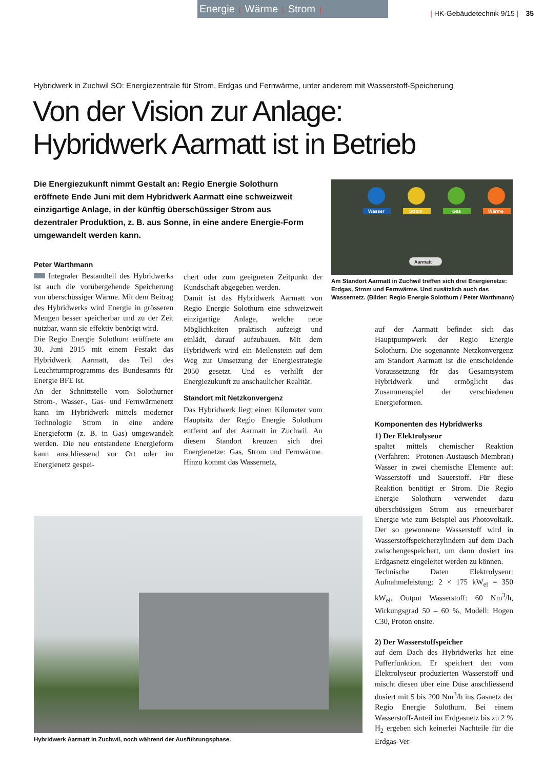Energie | Wärme | Strom |
| HK-Gebäudetechnik 9/15 | 35
Hybridwerk in Zuchwil SO: Energiezentrale für Strom, Erdgas und Fernwärme, unter anderem mit Wasserstoff-Speicherung
Von der Vision zur Anlage:
Hybridwerk Aarmatt ist in Betrieb
Die Energiezukunft nimmt Gestalt an: Regio Energie Solothurn eröffnete Ende Juni mit dem Hybridwerk Aarmatt eine schweizweit einzigartige Anlage, in der künftig überschüssiger Strom aus dezentraler Produktion, z. B. aus Sonne, in eine andere Energie-Form umgewandelt werden kann.
Wasser
Strom
Gas
Wärme
Aarmatt
Am Standort Aarmatt in Zuchwil treffen sich drei Energienetze: Erdgas, Strom und Fernwärme. Und zusätzlich auch das Wassernetz. (Bilder: Regio Energie Solothurn / Peter Warthmann)
Peter Warthmann
Integraler Bestandteil des Hybridwerks ist auch die vorübergehende Speicherung von überschüssiger Wärme. Mit dem Beitrag des Hybridwerks wird Energie in grösseren Mengen besser speicherbar und zu der Zeit nutzbar, wann sie effektiv benötigt wird.
Die Regio Energie Solothurn eröffnete am 30. Juni 2015 mit einem Festakt das Hybridwerk Aarmatt, das Teil des Leuchtturmprogramms des Bundesamts für Energie BFE ist.
An der Schnittstelle vom Solothurner Strom-, Wasser-, Gas- und Fernwärmenetz kann im Hybridwerk mittels moderner Technologie Strom in eine andere Energieform (z. B. in Gas) umgewandelt werden. Die neu entstandene Energieform kann anschliessend vor Ort oder im Energienetz gespei-
chert oder zum geeigneten Zeitpunkt der Kundschaft abgegeben werden.
Damit ist das Hybridwerk Aarmatt von Regio Energie Solothurn eine schweizweit einzigartige Anlage, welche neue Möglichkeiten praktisch aufzeigt und einlädt, darauf aufzubauen. Mit dem Hybridwerk wird ein Meilenstein auf dem Weg zur Umsetzung der Energiestrategie 2050 gesetzt. Und es verhilft der Energiezukunft zu anschaulicher Realität.
Standort mit Netzkonvergenz
Das Hybridwerk liegt einen Kilometer vom Hauptsitz der Regio Energie Solothurn entfernt auf der Aarmatt in Zuchwil. An diesem Standort kreuzen sich drei Energienetze: Gas, Strom und Fernwärme. Hinzu kommt das Wassernetz,
auf der Aarmatt befindet sich das Hauptpumpwerk der Regio Energie Solothurn. Die sogenannte Netzkonvergenz am Standort Aarmatt ist die entscheidende Voraussetzung für das Gesamtsystem Hybridwerk und ermöglicht das Zusammenspiel der verschiedenen Energieformen.
Komponenten des Hybridwerks
1) Der Elektrolyseur
spaltet mittels chemischer Reaktion (Verfahren: Protonen-Austausch-Membran) Wasser in zwei chemische Elemente auf: Wasserstoff und Sauerstoff. Für diese Reaktion benötigt er Strom. Die Regio Energie Solothurn verwendet dazu überschüssigen Strom aus erneuerbarer Energie wie zum Beispiel aus Photovoltaik. Der so gewonnene Wasserstoff wird in Wasserstoffspeicherzylindern auf dem Dach zwischengespeichert, um dann dosiert ins Erdgasnetz eingeleitet werden zu können.
Technische Daten Elektrolyseur: Aufnahmeleistung: 2 × 175 kW<sub>el</sub> = 350 kW<sub>el</sub>, Output Wasserstoff: 60 Nm<sup>3</sup>/h, Wirkungsgrad 50 – 60 %, Modell: Hogen C30, Proton onsite.
2) Der Wasserstoffspeicher
auf dem Dach des Hybridwerks hat eine Pufferfunktion. Er speichert den vom Elektrolyseur produzierten Wasserstoff und mischt diesen über eine Düse anschliessend dosiert mit 5 bis 200 Nm<sup>3</sup>/h ins Gasnetz der Regio Energie Solothurn. Bei einem Wasserstoff-Anteil im Erdgasnetz bis zu 2 % H<sub>2</sub> ergeben sich keinerlei Nachteile für die Erdgas-Ver-
Hybridwerk Aarmatt in Zuchwil, noch während der Ausführungsphase.